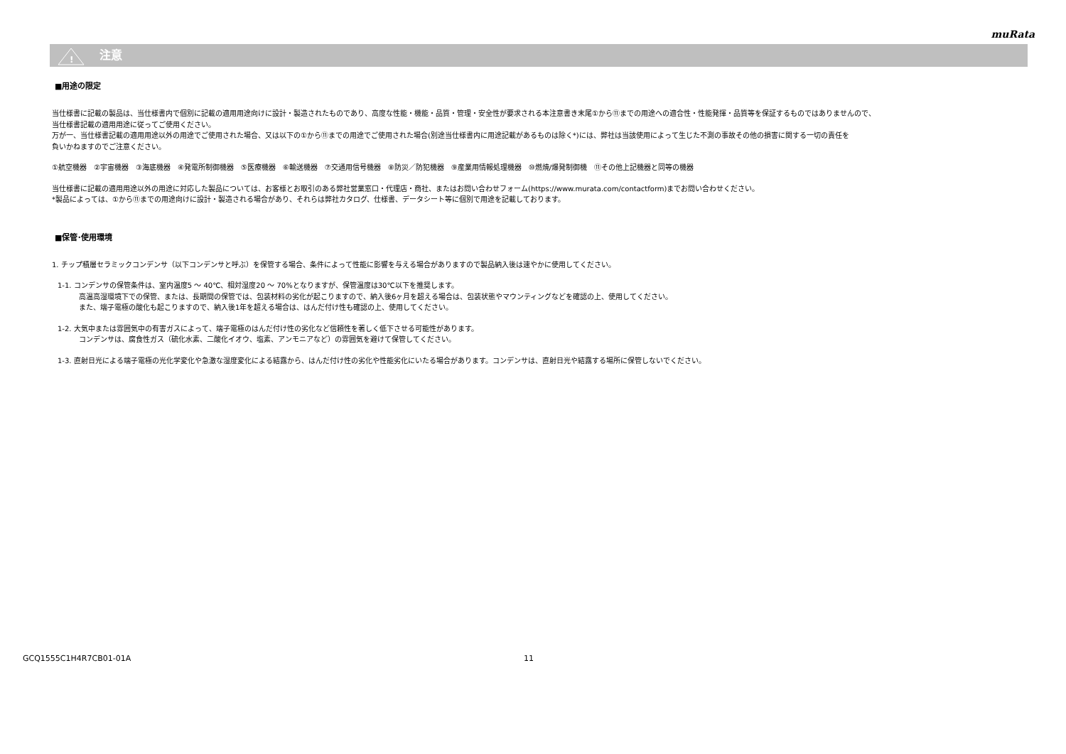muRata
!
注意
■用途の限定
当仕様書に記載の製品は、当仕様書内で個別に記載の適用用途向けに設計・製造されたものであり、高度な性能・機能・品質・管理・安全性が要求される本注意書き末尾①から⑪までの用途への適合性・性能発揮・品質等を保証するものではありませんので、
当仕様書記載の適用用途に従ってご使用ください。
万が一、当仕様書記載の適用用途以外の用途でご使用された場合、又は以下の①から⑪までの用途でご使用された場合(別途当仕様書内に用途記載があるものは除く*)には、弊社は当該使用によって生じた不測の事故その他の損害に関する一切の責任を
負いかねますのでご注意ください。
①航空機器　②宇宙機器　③海底機器　④発電所制御機器　⑤医療機器　⑥輸送機器　⑦交通用信号機器　⑧防災／防犯機器　⑨産業用情報処理機器　⑩燃焼/爆発制御機　⑪その他上記機器と同等の機器
当仕様書に記載の適用用途以外の用途に対応した製品については、お客様とお取引のある弊社営業窓口・代理店・商社、またはお問い合わせフォーム(https://www.murata.com/contactform)までお問い合わせください。
*製品によっては、①から⑪までの用途向けに設計・製造される場合があり、それらは弊社カタログ、仕様書、データシート等に個別で用途を記載しております。
■保管･使用環境
1. チップ積層セラミックコンデンサ（以下コンデンサと呼ぶ）を保管する場合、条件によって性能に影響を与える場合がありますので製品納入後は速やかに使用してください。
1-1. コンデンサの保管条件は、室内温度5 ～ 40℃、相対湿度20 ～ 70%となりますが、保管温度は30℃以下を推奨します。
高温高湿環境下での保管、または、長期間の保管では、包装材料の劣化が起こりますので、納入後6ヶ月を超える場合は、包装状態やマウンティングなどを確認の上、使用してください。
また、端子電極の酸化も起こりますので、納入後1年を超える場合は、はんだ付け性も確認の上、使用してください。
1-2. 大気中または雰囲気中の有害ガスによって、端子電極のはんだ付け性の劣化など信頼性を著しく低下させる可能性があります。
コンデンサは、腐食性ガス（硫化水素、二酸化イオウ、塩素、アンモニアなど）の雰囲気を避けて保管してください。
1-3. 直射日光による端子電極の光化学変化や急激な湿度変化による結露から、はんだ付け性の劣化や性能劣化にいたる場合があります。コンデンサは、直射日光や結露する場所に保管しないでください。
GCQ1555C1H4R7CB01-01A 11